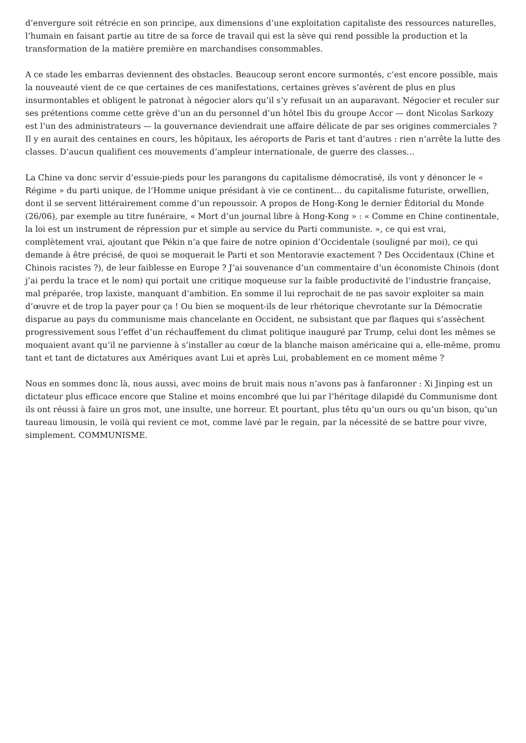d’envergure soit rétrécie en son principe, aux dimensions d’une exploitation capitaliste des ressources naturelles, l’humain en faisant partie au titre de sa force de travail qui est la sève qui rend possible la production et la transformation de la matière première en marchandises consommables.
A ce stade les embarras deviennent des obstacles. Beaucoup seront encore surmontés, c’est encore possible, mais la nouveauté vient de ce que certaines de ces manifestations, certaines grèves s’avèrent de plus en plus insurmontables et obligent le patronat à négocier alors qu’il s’y refusait un an auparavant. Négocier et reculer sur ses prétentions comme cette grève d’un an du personnel d’un hôtel Ibis du groupe Accor — dont Nicolas Sarkozy est l’un des administrateurs — la gouvernance deviendrait une affaire délicate de par ses origines commerciales ? Il y en aurait des centaines en cours, les hôpitaux, les aéroports de Paris et tant d’autres : rien n’arrête la lutte des classes. D’aucun qualifient ces mouvements d’ampleur internationale, de guerre des classes…
La Chine va donc servir d’essuie-pieds pour les parangons du capitalisme démocratisé, ils vont y dénoncer le « Régime » du parti unique, de l’Homme unique présidant à vie ce continent… du capitalisme futuriste, orwellien, dont il se servent littérairement comme d’un repoussoir. A propos de Hong-Kong le dernier Éditorial du Monde (26/06), par exemple au titre funéraire, « Mort d’un journal libre à Hong-Kong » : « Comme en Chine continentale, la loi est un instrument de répression pur et simple au service du Parti communiste. », ce qui est vrai, complètement vrai, ajoutant que Pékin n’a que faire de notre opinion d’Occidentale (souligné par moi), ce qui demande à être précisé, de quoi se moquerait le Parti et son Mentoravie exactement ? Des Occidentaux (Chine et Chinois racistes ?), de leur faiblesse en Europe ? J’ai souvenance d’un commentaire d’un économiste Chinois (dont j’ai perdu la trace et le nom) qui portait une critique moqueuse sur la faible productivité de l’industrie française, mal préparée, trop laxiste, manquant d’ambition. En somme il lui reprochait de ne pas savoir exploiter sa main d’œuvre et de trop la payer pour ça ! Ou bien se moquent-ils de leur rhétorique chevrotante sur la Démocratie disparue au pays du communisme mais chancelante en Occident, ne subsistant que par flaques qui s’assèchent progressivement sous l’effet d’un réchauffement du climat politique inauguré par Trump, celui dont les mêmes se moquaient avant qu’il ne parvienne à s’installer au cœur de la blanche maison américaine qui a, elle-même, promu tant et tant de dictatures aux Amériques avant Lui et après Lui, probablement en ce moment même ?
Nous en sommes donc là, nous aussi, avec moins de bruit mais nous n’avons pas à fanfaronner : Xi Jinping est un dictateur plus efficace encore que Staline et moins encombré que lui par l’héritage dilapidé du Communisme dont ils ont réussi à faire un gros mot, une insulte, une horreur. Et pourtant, plus têtu qu’un ours ou qu’un bison, qu’un taureau limousin, le voilà qui revient ce mot, comme lavé par le regain, par la nécessité de se battre pour vivre, simplement. COMMUNISME.